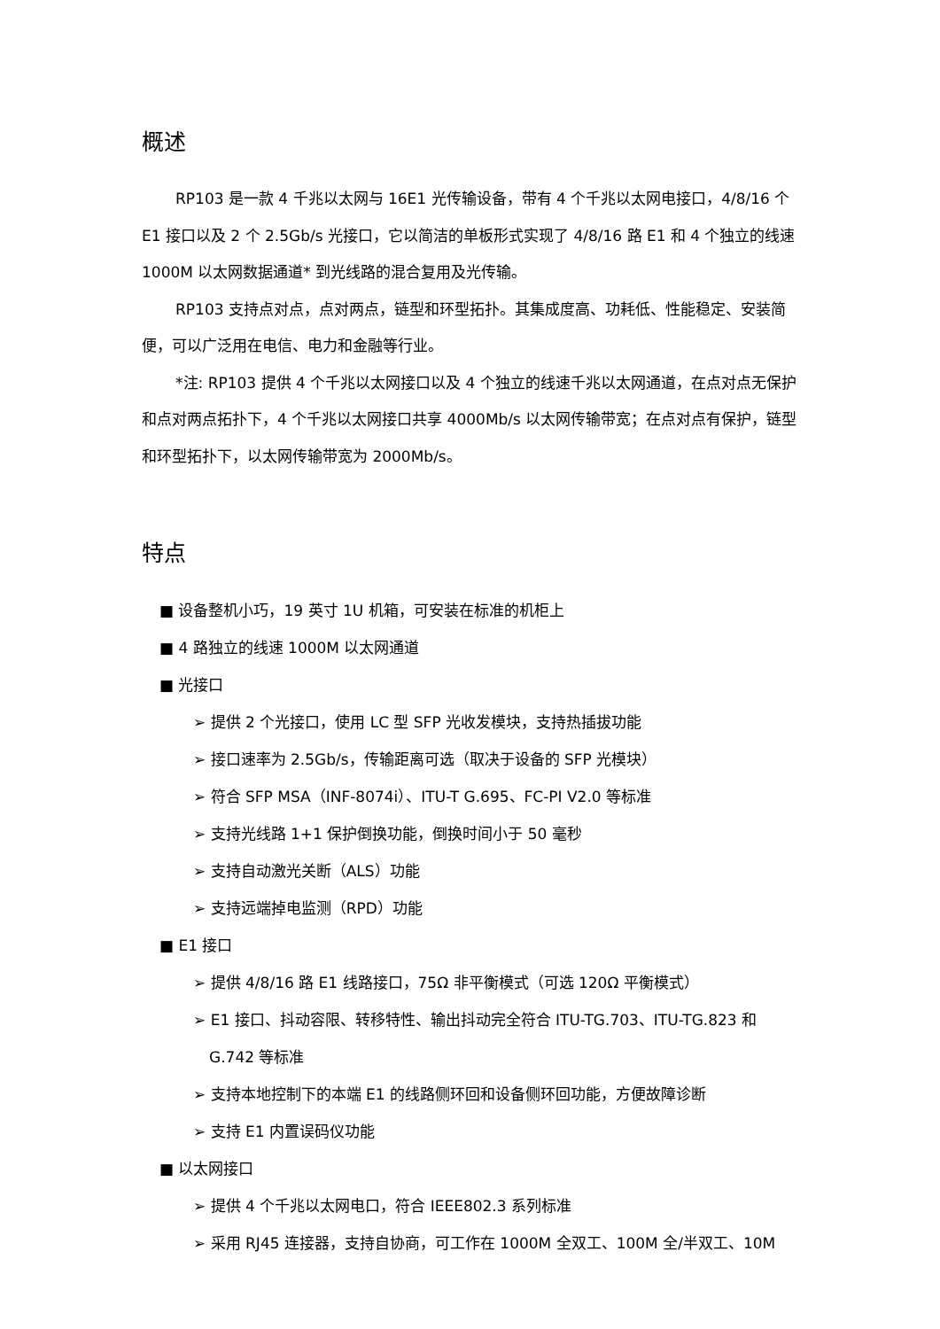概述
RP103 是一款 4 千兆以太网与 16E1 光传输设备，带有 4 个千兆以太网电接口，4/8/16 个 E1 接口以及 2 个 2.5Gb/s 光接口，它以简洁的单板形式实现了 4/8/16 路 E1 和 4 个独立的线速 1000M 以太网数据通道* 到光线路的混合复用及光传输。
RP103 支持点对点，点对两点，链型和环型拓扑。其集成度高、功耗低、性能稳定、安装简便，可以广泛用在电信、电力和金融等行业。
*注: RP103 提供 4 个千兆以太网接口以及 4 个独立的线速千兆以太网通道，在点对点无保护和点对两点拓扑下，4 个千兆以太网接口共享 4000Mb/s 以太网传输带宽；在点对点有保护，链型和环型拓扑下，以太网传输带宽为 2000Mb/s。
特点
■ 设备整机小巧，19 英寸 1U 机箱，可安装在标准的机柜上
■ 4 路独立的线速 1000M 以太网通道
■ 光接口
➢ 提供 2 个光接口，使用 LC 型 SFP 光收发模块，支持热插拔功能
➢ 接口速率为 2.5Gb/s，传输距离可选（取决于设备的 SFP 光模块）
➢ 符合 SFP MSA（INF-8074i）、ITU-T G.695、FC-PI V2.0 等标准
➢ 支持光线路 1+1 保护倒换功能，倒换时间小于 50 毫秒
➢ 支持自动激光关断（ALS）功能
➢ 支持远端掉电监测（RPD）功能
■ E1 接口
➢ 提供 4/8/16 路 E1 线路接口，75Ω 非平衡模式（可选 120Ω 平衡模式）
➢ E1 接口、抖动容限、转移特性、输出抖动完全符合 ITU-TG.703、ITU-TG.823 和 G.742 等标准
➢ 支持本地控制下的本端 E1 的线路侧环回和设备侧环回功能，方便故障诊断
➢ 支持 E1 内置误码仪功能
■ 以太网接口
➢ 提供 4 个千兆以太网电口，符合 IEEE802.3 系列标准
➢ 采用 RJ45 连接器，支持自协商，可工作在 1000M 全双工、100M 全/半双工、10M